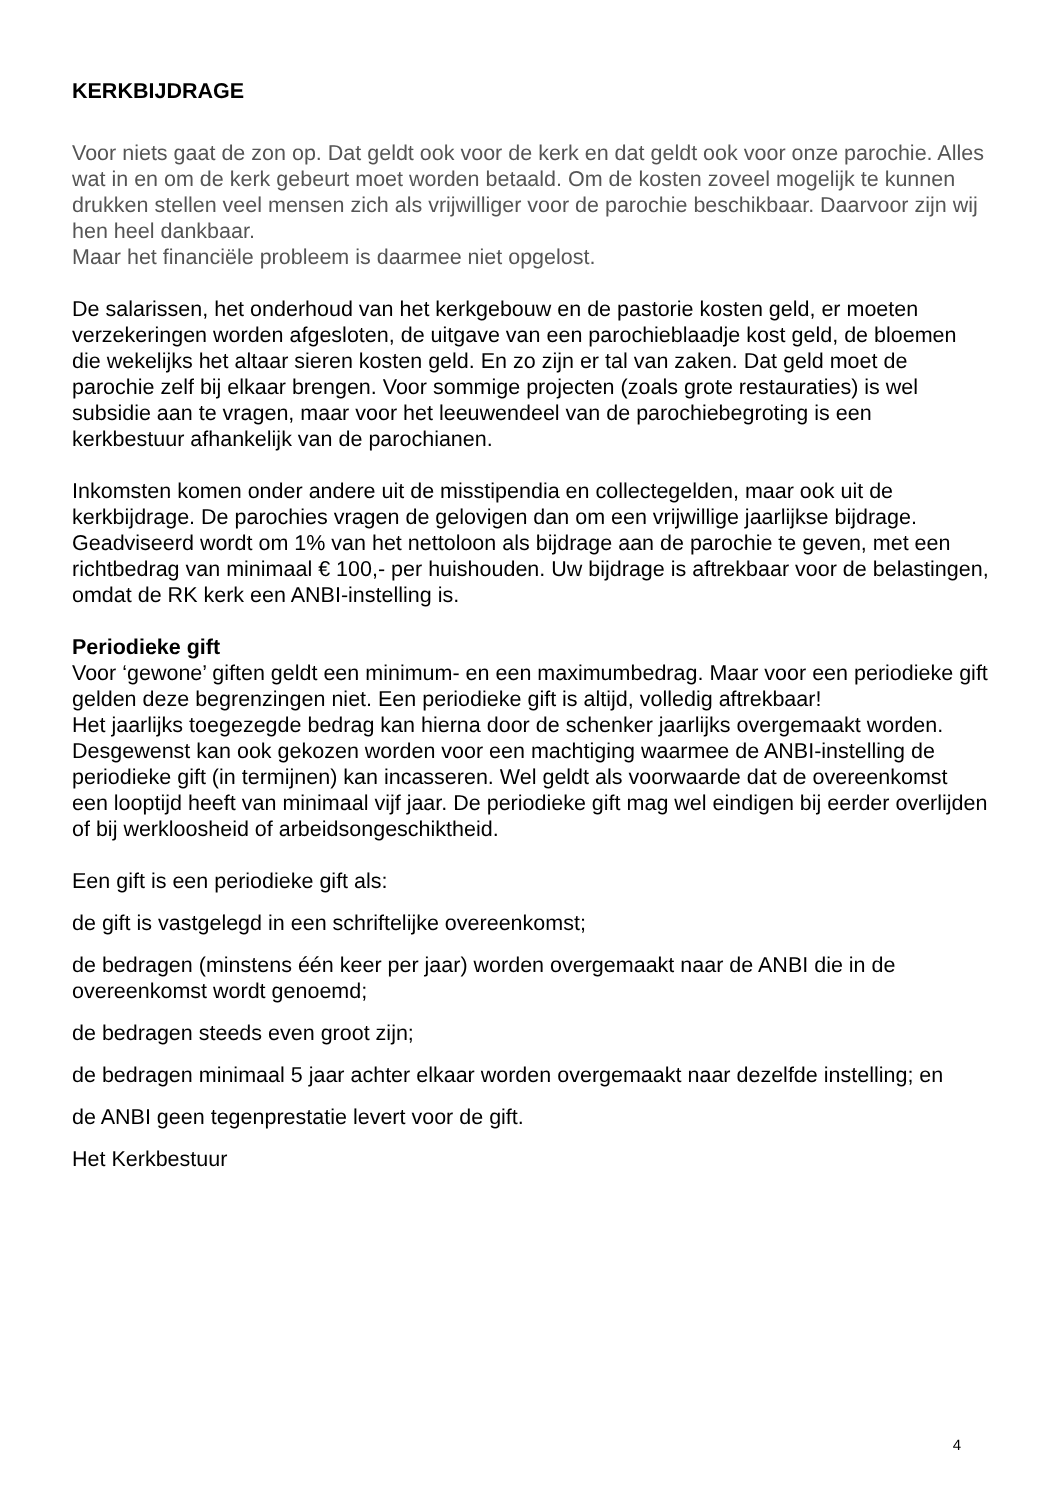KERKBIJDRAGE
Voor niets gaat de zon op. Dat geldt ook voor de kerk en dat geldt ook voor onze parochie. Alles wat in en om de kerk gebeurt moet worden betaald. Om de kosten zoveel mogelijk te kunnen drukken stellen veel mensen zich als vrijwilliger voor de parochie beschikbaar. Daarvoor zijn wij hen heel dankbaar.
Maar het financiële probleem is daarmee niet opgelost.
De salarissen, het onderhoud van het kerkgebouw en de pastorie kosten geld, er moeten verzekeringen worden afgesloten, de uitgave van een parochieblaadje kost geld, de bloemen die wekelijks het altaar sieren kosten geld. En zo zijn er tal van zaken. Dat geld moet de parochie zelf bij elkaar brengen. Voor sommige projecten (zoals grote restauraties) is wel subsidie aan te vragen, maar voor het leeuwendeel van de parochiebegroting is een kerkbestuur afhankelijk van de parochianen.
Inkomsten komen onder andere uit de misstipendia en collectegelden, maar ook uit de kerkbijdrage. De parochies vragen de gelovigen dan om een vrijwillige jaarlijkse bijdrage. Geadviseerd wordt om 1% van het nettoloon als bijdrage aan de parochie te geven, met een richtbedrag van minimaal € 100,- per huishouden. Uw bijdrage is aftrekbaar voor de belastingen, omdat de RK kerk een ANBI-instelling is.
Periodieke gift
Voor ‘gewone’ giften geldt een minimum- en een maximumbedrag. Maar voor een periodieke gift gelden deze begrenzingen niet. Een periodieke gift is altijd, volledig aftrekbaar!
Het jaarlijks toegezegde bedrag kan hierna door de schenker jaarlijks overgemaakt worden. Desgewenst kan ook gekozen worden voor een machtiging waarmee de ANBI-instelling de periodieke gift (in termijnen) kan incasseren. Wel geldt als voorwaarde dat de overeenkomst een looptijd heeft van minimaal vijf jaar. De periodieke gift mag wel eindigen bij eerder overlijden of bij werkloosheid of arbeidsongeschiktheid.
Een gift is een periodieke gift als:
de gift is vastgelegd in een schriftelijke overeenkomst;
de bedragen (minstens één keer per jaar) worden overgemaakt naar de ANBI die in de overeenkomst wordt genoemd;
de bedragen steeds even groot zijn;
de bedragen minimaal 5 jaar achter elkaar worden overgemaakt naar dezelfde instelling; en
de ANBI geen tegenprestatie levert voor de gift.
Het Kerkbestuur
4